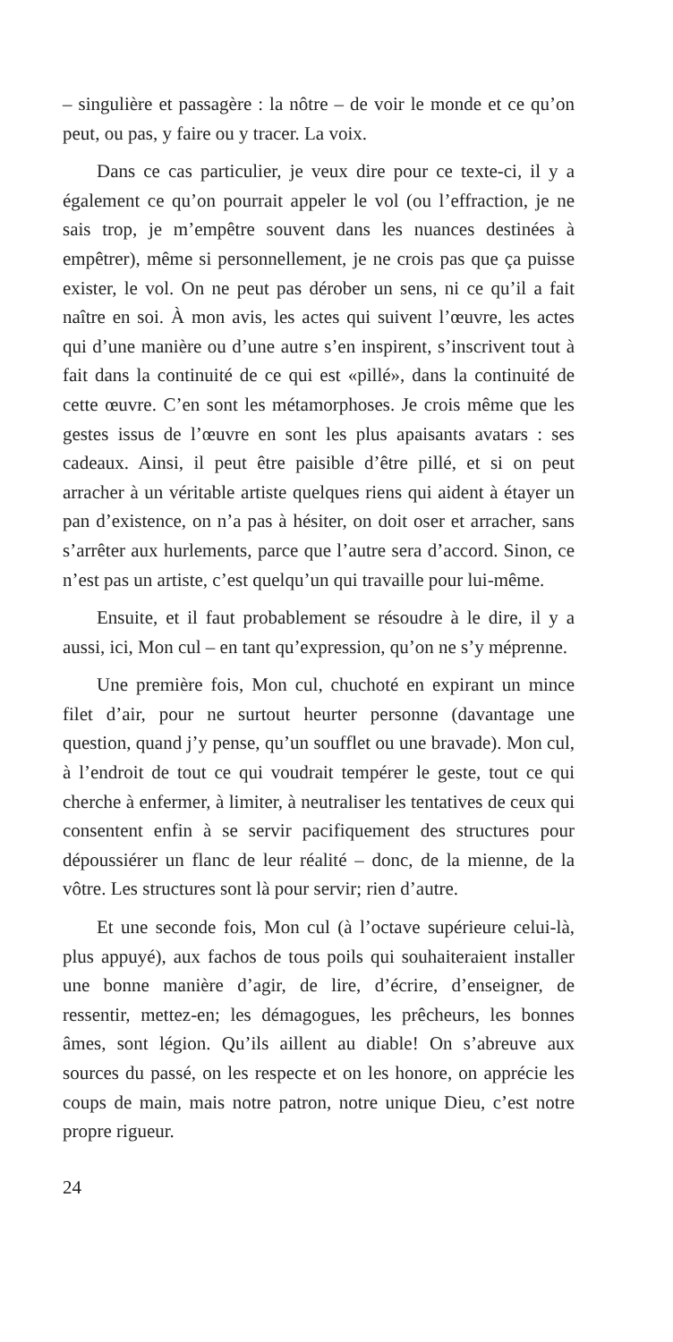– singulière et passagère : la nôtre – de voir le monde et ce qu’on peut, ou pas, y faire ou y tracer. La voix.
Dans ce cas particulier, je veux dire pour ce texte-ci, il y a également ce qu’on pourrait appeler le vol (ou l’effraction, je ne sais trop, je m’empêtre souvent dans les nuances destinées à empêtrer), même si personnellement, je ne crois pas que ça puisse exister, le vol. On ne peut pas dérober un sens, ni ce qu’il a fait naître en soi. À mon avis, les actes qui suivent l’œuvre, les actes qui d’une manière ou d’une autre s’en inspirent, s’inscrivent tout à fait dans la continuité de ce qui est «pillé», dans la continuité de cette œuvre. C’en sont les métamorphoses. Je crois même que les gestes issus de l’œuvre en sont les plus apaisants avatars : ses cadeaux. Ainsi, il peut être paisible d’être pillé, et si on peut arracher à un véritable artiste quelques riens qui aident à étayer un pan d’existence, on n’a pas à hésiter, on doit oser et arracher, sans s’arrêter aux hurlements, parce que l’autre sera d’accord. Sinon, ce n’est pas un artiste, c’est quelqu’un qui travaille pour lui-même.
Ensuite, et il faut probablement se résoudre à le dire, il y a aussi, ici, Mon cul – en tant qu’expression, qu’on ne s’y méprenne.
Une première fois, Mon cul, chuchoté en expirant un mince filet d’air, pour ne surtout heurter personne (davantage une question, quand j’y pense, qu’un soufflet ou une bravade). Mon cul, à l’endroit de tout ce qui voudrait tempérer le geste, tout ce qui cherche à enfermer, à limiter, à neutraliser les tentatives de ceux qui consentent enfin à se servir pacifiquement des structures pour dépoussiérer un flanc de leur réalité – donc, de la mienne, de la vôtre. Les structures sont là pour servir; rien d’autre.
Et une seconde fois, Mon cul (à l’octave supérieure celui-là, plus appuyé), aux fachos de tous poils qui souhaiteraient installer une bonne manière d’agir, de lire, d’écrire, d’enseigner, de ressentir, mettez-en; les démagogues, les prêcheurs, les bonnes âmes, sont légion. Qu’ils aillent au diable! On s’abreuve aux sources du passé, on les respecte et on les honore, on apprécie les coups de main, mais notre patron, notre unique Dieu, c’est notre propre rigueur.
24